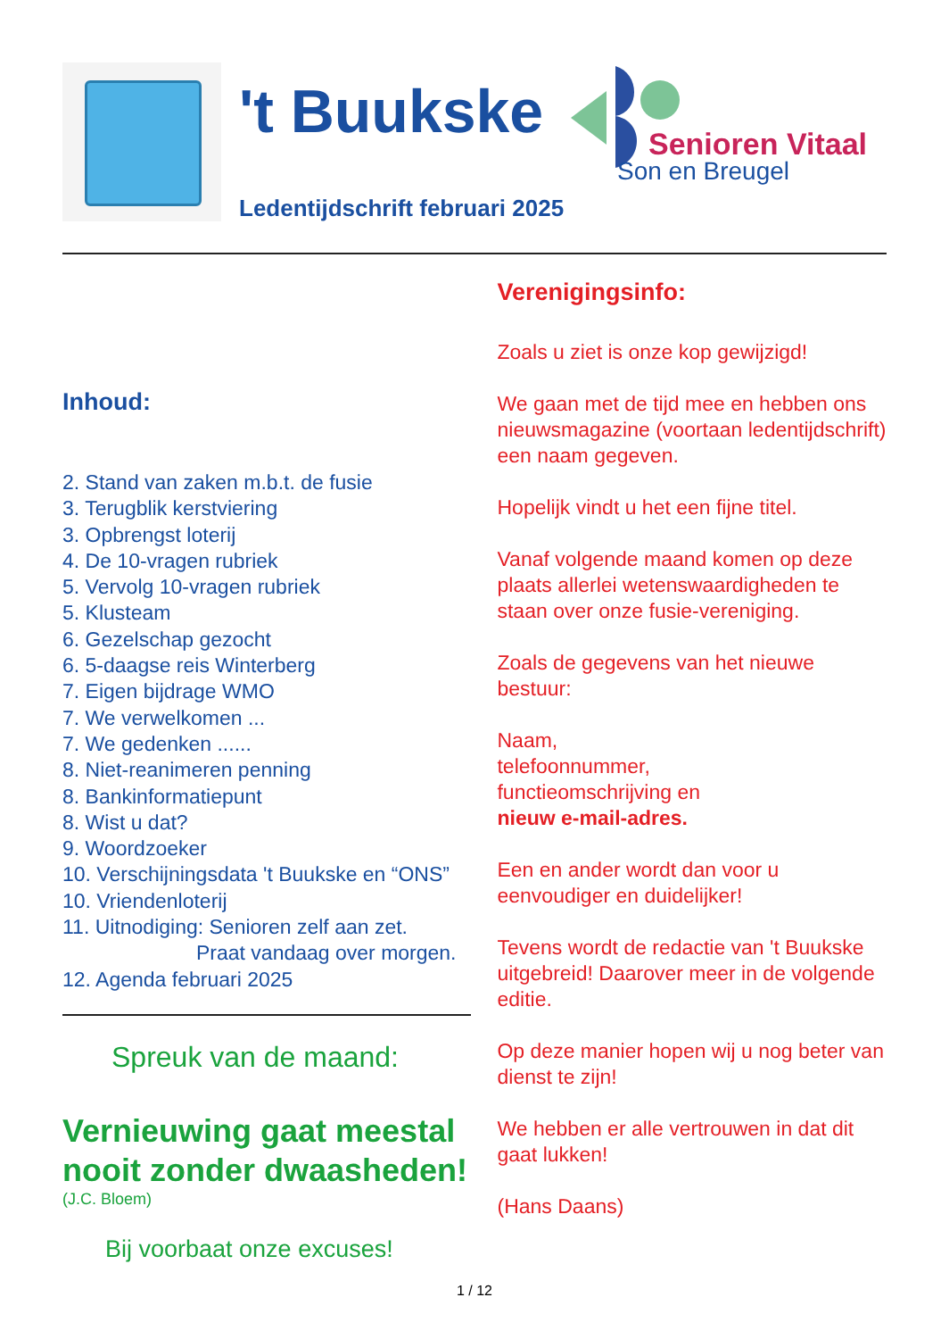't Buukske Senioren Vitaal
Son en Breugel
Ledentijdschrift februari 2025
Inhoud:
2. Stand van zaken m.b.t. de fusie
3. Terugblik kerstviering
3. Opbrengst loterij
4. De 10-vragen rubriek
5. Vervolg 10-vragen rubriek
5. Klusteam
6. Gezelschap gezocht
6. 5-daagse reis Winterberg
7. Eigen bijdrage WMO
7. We verwelkomen ...
7. We gedenken ......
8. Niet-reanimeren penning
8. Bankinformatiepunt
8. Wist u dat?
9. Woordzoeker
10. Verschijningsdata 't Buukske en “ONS”
10. Vriendenloterij
11. Uitnodiging: Senioren zelf aan zet.
Praat vandaag over morgen.
12. Agenda februari 2025
Spreuk van de maand:
Vernieuwing gaat meestal nooit zonder dwaasheden!
(J.C. Bloem)
Bij voorbaat onze excuses!
Verenigingsinfo:
Zoals u ziet is onze kop gewijzigd!
We gaan met de tijd mee en hebben ons nieuwsmagazine (voortaan ledentijdschrift) een naam gegeven.
Hopelijk vindt u het een fijne titel.
Vanaf volgende maand komen op deze plaats allerlei wetenswaardigheden te staan over onze fusie-vereniging.
Zoals de gegevens van het nieuwe bestuur:
Naam,
telefoonnummer,
functieomschrijving en
nieuw e-mail-adres.
Een en ander wordt dan voor u eenvoudiger en duidelijker!
Tevens wordt de redactie van 't Buukske uitgebreid! Daarover meer in de volgende editie.
Op deze manier hopen wij u nog beter van dienst te zijn!
We hebben er alle vertrouwen in dat dit gaat lukken!
(Hans Daans)
1 / 12